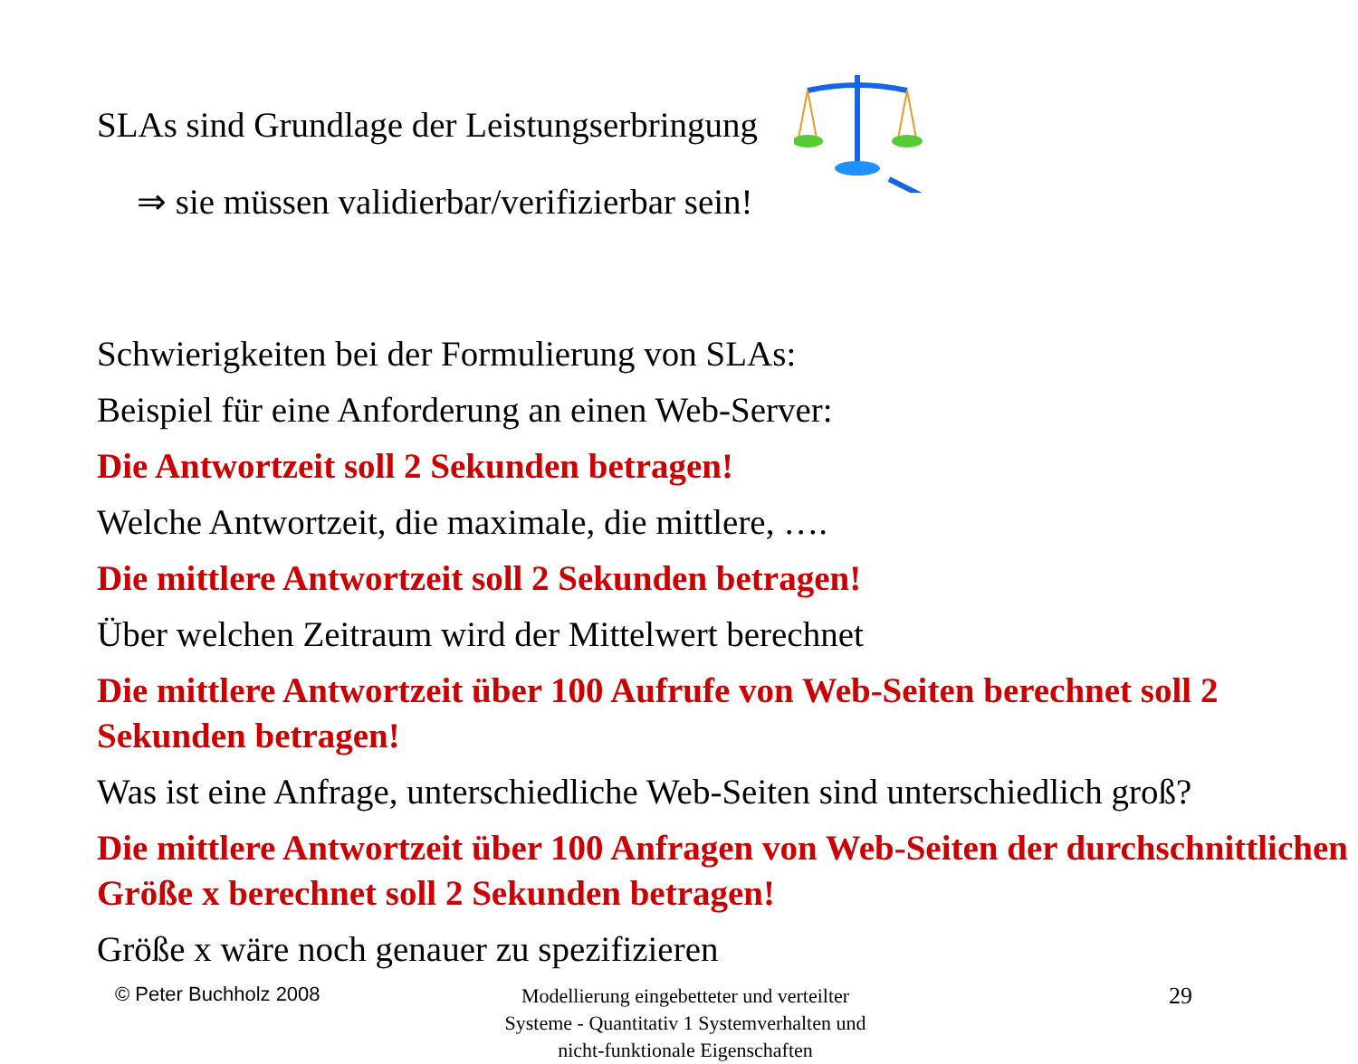SLAs sind Grundlage der Leistungserbringung
⇒ sie müssen validierbar/verifizierbar sein!
Schwierigkeiten bei der Formulierung von SLAs:
Beispiel für eine Anforderung an einen Web-Server:
Die Antwortzeit soll 2 Sekunden betragen!
Welche Antwortzeit, die maximale, die mittlere, ….
Die mittlere Antwortzeit soll 2 Sekunden betragen!
Über welchen Zeitraum wird der Mittelwert berechnet
Die mittlere Antwortzeit über 100 Aufrufe von Web-Seiten berechnet soll 2 Sekunden betragen!
Was ist eine Anfrage, unterschiedliche Web-Seiten sind unterschiedlich groß?
Die mittlere Antwortzeit über 100 Anfragen von Web-Seiten der durchschnittlichen Größe x berechnet soll 2 Sekunden betragen!
Größe x wäre noch genauer zu spezifizieren
© Peter Buchholz 2008
Modellierung eingebetteter und verteilter Systeme - Quantitativ 1 Systemverhalten und nicht-funktionale Eigenschaften
29